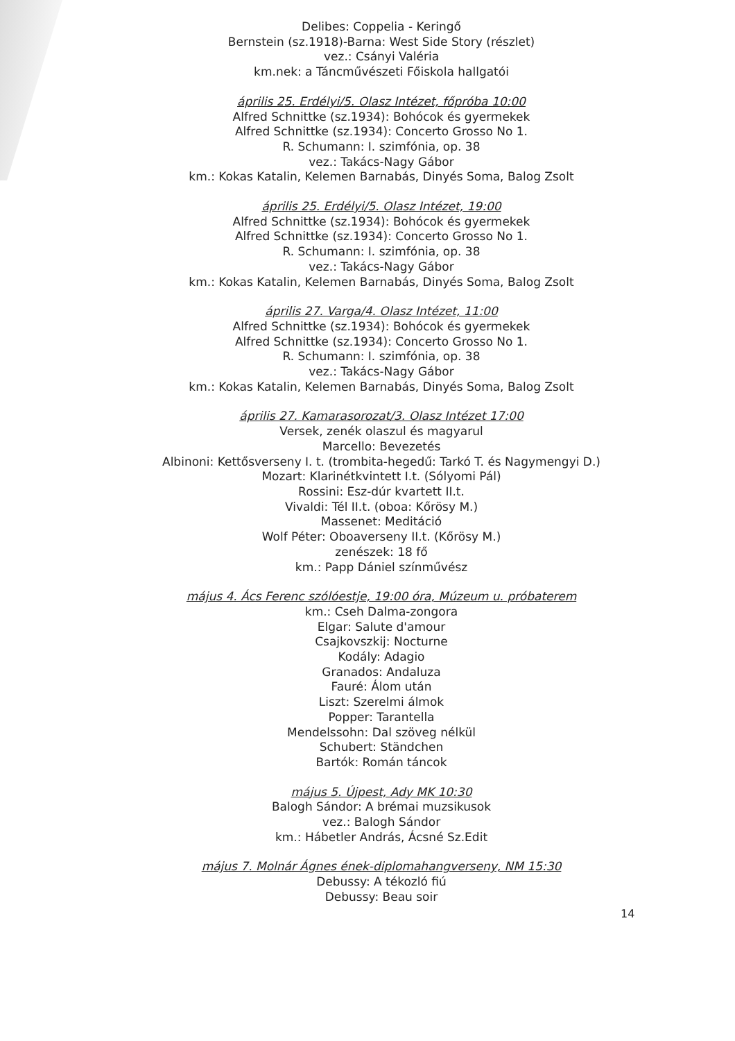Delibes: Coppelia - Keringő
Bernstein (sz.1918)-Barna: West Side Story (részlet)
vez.: Csányi Valéria
km.nek: a Táncművészeti Főiskola hallgatói
április 25. Erdélyi/5. Olasz Intézet, főpróba 10:00
Alfred Schnittke (sz.1934): Bohócok és gyermekek
Alfred Schnittke (sz.1934): Concerto Grosso No 1.
R. Schumann: I. szimfónia, op. 38
vez.: Takács-Nagy Gábor
km.: Kokas Katalin, Kelemen Barnabás, Dinyés Soma, Balog Zsolt
április 25. Erdélyi/5. Olasz Intézet, 19:00
Alfred Schnittke (sz.1934): Bohócok és gyermekek
Alfred Schnittke (sz.1934): Concerto Grosso No 1.
R. Schumann: I. szimfónia, op. 38
vez.: Takács-Nagy Gábor
km.: Kokas Katalin, Kelemen Barnabás, Dinyés Soma, Balog Zsolt
április 27. Varga/4. Olasz Intézet, 11:00
Alfred Schnittke (sz.1934): Bohócok és gyermekek
Alfred Schnittke (sz.1934): Concerto Grosso No 1.
R. Schumann: I. szimfónia, op. 38
vez.: Takács-Nagy Gábor
km.: Kokas Katalin, Kelemen Barnabás, Dinyés Soma, Balog Zsolt
április 27. Kamarasorozat/3. Olasz Intézet 17:00
Versek, zenék olaszul és magyarul
Marcello: Bevezetés
Albinoni: Kettősverseny I. t. (trombita-hegedű: Tarkó T. és Nagymengyi D.)
Mozart: Klarinétkvintett I.t. (Sólyomi Pál)
Rossini: Esz-dúr kvartett II.t.
Vivaldi: Tél II.t. (oboa: Kőrösy M.)
Massenet: Meditáció
Wolf Péter: Oboaverseny II.t. (Kőrösy M.)
zenészek: 18 fő
km.: Papp Dániel színművész
május 4. Ács Ferenc szólóestje, 19:00 óra, Múzeum u. próbaterem
km.: Cseh Dalma-zongora
Elgar: Salute d'amour
Csajkovszkij: Nocturne
Kodály: Adagio
Granados: Andaluza
Fauré: Álom után
Liszt: Szerelmi álmok
Popper: Tarantella
Mendelssohn: Dal szöveg nélkül
Schubert: Ständchen
Bartók: Román táncok
május 5. Újpest, Ady MK 10:30
Balogh Sándor: A brémai muzsikusok
vez.: Balogh Sándor
km.: Hábetler András, Ácsné Sz.Edit
május 7. Molnár Ágnes ének-diplomahangverseny, NM 15:30
Debussy: A tékozló fiú
Debussy: Beau soir
14